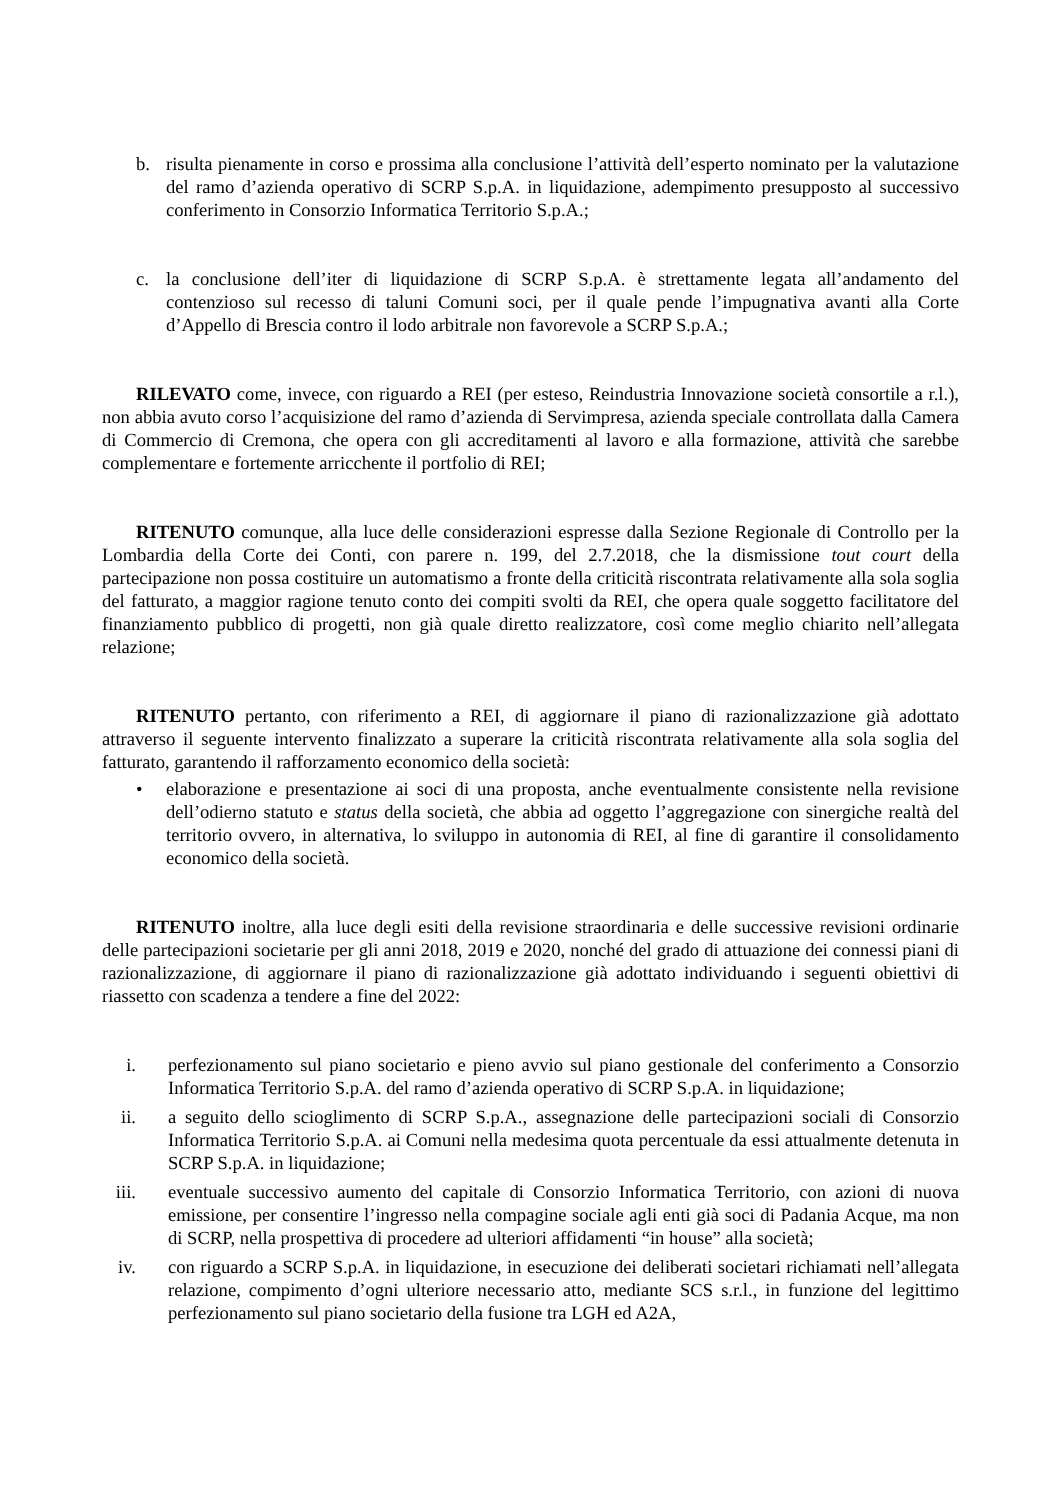b. risulta pienamente in corso e prossima alla conclusione l’attività dell’esperto nominato per la valutazione del ramo d’azienda operativo di SCRP S.p.A. in liquidazione, adempimento presupposto al successivo conferimento in Consorzio Informatica Territorio S.p.A.;
c. la conclusione dell’iter di liquidazione di SCRP S.p.A. è strettamente legata all’andamento del contenzioso sul recesso di taluni Comuni soci, per il quale pende l’impugnativa avanti alla Corte d’Appello di Brescia contro il lodo arbitrale non favorevole a SCRP S.p.A.;
RILEVATO come, invece, con riguardo a REI (per esteso, Reindustria Innovazione società consortile a r.l.), non abbia avuto corso l’acquisizione del ramo d’azienda di Servimpresa, azienda speciale controllata dalla Camera di Commercio di Cremona, che opera con gli accreditamenti al lavoro e alla formazione, attività che sarebbe complementare e fortemente arricchente il portfolio di REI;
RITENUTO comunque, alla luce delle considerazioni espresse dalla Sezione Regionale di Controllo per la Lombardia della Corte dei Conti, con parere n. 199, del 2.7.2018, che la dismissione tout court della partecipazione non possa costituire un automatismo a fronte della criticità riscontrata relativamente alla sola soglia del fatturato, a maggior ragione tenuto conto dei compiti svolti da REI, che opera quale soggetto facilitatore del finanziamento pubblico di progetti, non già quale diretto realizzatore, così come meglio chiarito nell’allegata relazione;
RITENUTO pertanto, con riferimento a REI, di aggiornare il piano di razionalizzazione già adottato attraverso il seguente intervento finalizzato a superare la criticità riscontrata relativamente alla sola soglia del fatturato, garantendo il rafforzamento economico della società:
• elaborazione e presentazione ai soci di una proposta, anche eventualmente consistente nella revisione dell’odierno statuto e status della società, che abbia ad oggetto l’aggregazione con sinergiche realtà del territorio ovvero, in alternativa, lo sviluppo in autonomia di REI, al fine di garantire il consolidamento economico della società.
RITENUTO inoltre, alla luce degli esiti della revisione straordinaria e delle successive revisioni ordinarie delle partecipazioni societarie per gli anni 2018, 2019 e 2020, nonché del grado di attuazione dei connessi piani di razionalizzazione, di aggiornare il piano di razionalizzazione già adottato individuando i seguenti obiettivi di riassetto con scadenza a tendere a fine del 2022:
i. perfezionamento sul piano societario e pieno avvio sul piano gestionale del conferimento a Consorzio Informatica Territorio S.p.A. del ramo d’azienda operativo di SCRP S.p.A. in liquidazione;
ii. a seguito dello scioglimento di SCRP S.p.A., assegnazione delle partecipazioni sociali di Consorzio Informatica Territorio S.p.A. ai Comuni nella medesima quota percentuale da essi attualmente detenuta in SCRP S.p.A. in liquidazione;
iii. eventuale successivo aumento del capitale di Consorzio Informatica Territorio, con azioni di nuova emissione, per consentire l’ingresso nella compagine sociale agli enti già soci di Padania Acque, ma non di SCRP, nella prospettiva di procedere ad ulteriori affidamenti “in house” alla società;
iv. con riguardo a SCRP S.p.A. in liquidazione, in esecuzione dei deliberati societari richiamati nell’allegata relazione, compimento d’ogni ulteriore necessario atto, mediante SCS s.r.l., in funzione del legittimo perfezionamento sul piano societario della fusione tra LGH ed A2A,